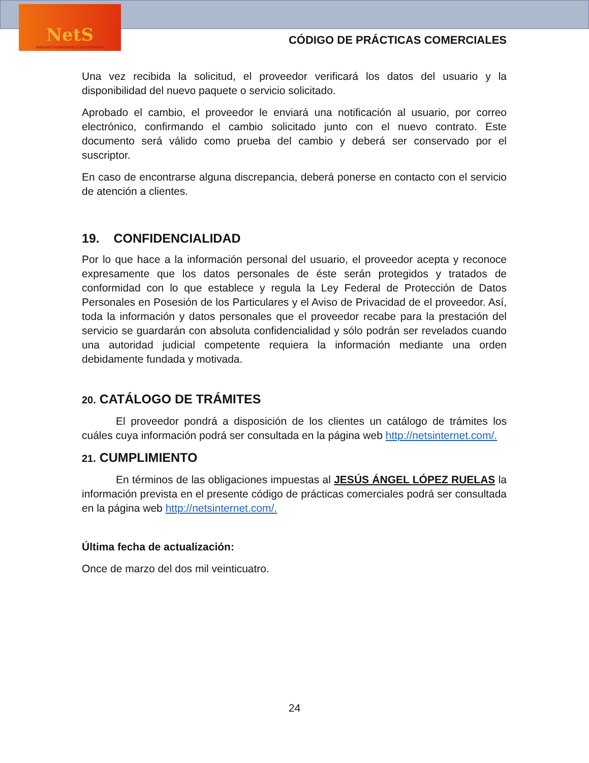NetS
Internet Conectando Comunidades
CÓDIGO DE PRÁCTICAS COMERCIALES
Una vez recibida la solicitud, el proveedor verificará los datos del usuario y la disponibilidad del nuevo paquete o servicio solicitado.
Aprobado el cambio, el proveedor le enviará una notificación al usuario, por correo electrónico, confirmando el cambio solicitado junto con el nuevo contrato. Este documento será válido como prueba del cambio y deberá ser conservado por el suscriptor.
En caso de encontrarse alguna discrepancia, deberá ponerse en contacto con el servicio de atención a clientes.
19. CONFIDENCIALIDAD
Por lo que hace a la información personal del usuario, el proveedor acepta y reconoce expresamente que los datos personales de éste serán protegidos y tratados de conformidad con lo que establece y regula la Ley Federal de Protección de Datos Personales en Posesión de los Particulares y el Aviso de Privacidad de el proveedor. Así, toda la información y datos personales que el proveedor recabe para la prestación del servicio se guardarán con absoluta confidencialidad y sólo podrán ser revelados cuando una autoridad judicial competente requiera la información mediante una orden debidamente fundada y motivada.
20. CATÁLOGO DE TRÁMITES
El proveedor pondrá a disposición de los clientes un catálogo de trámites los cuáles cuya información podrá ser consultada en la página web http://netsinternet.com/.
21. CUMPLIMIENTO
En términos de las obligaciones impuestas al JESÚS ÁNGEL LÓPEZ RUELAS la información prevista en el presente código de prácticas comerciales podrá ser consultada en la página web http://netsinternet.com/.
Última fecha de actualización:
Once de marzo del dos mil veinticuatro.
24